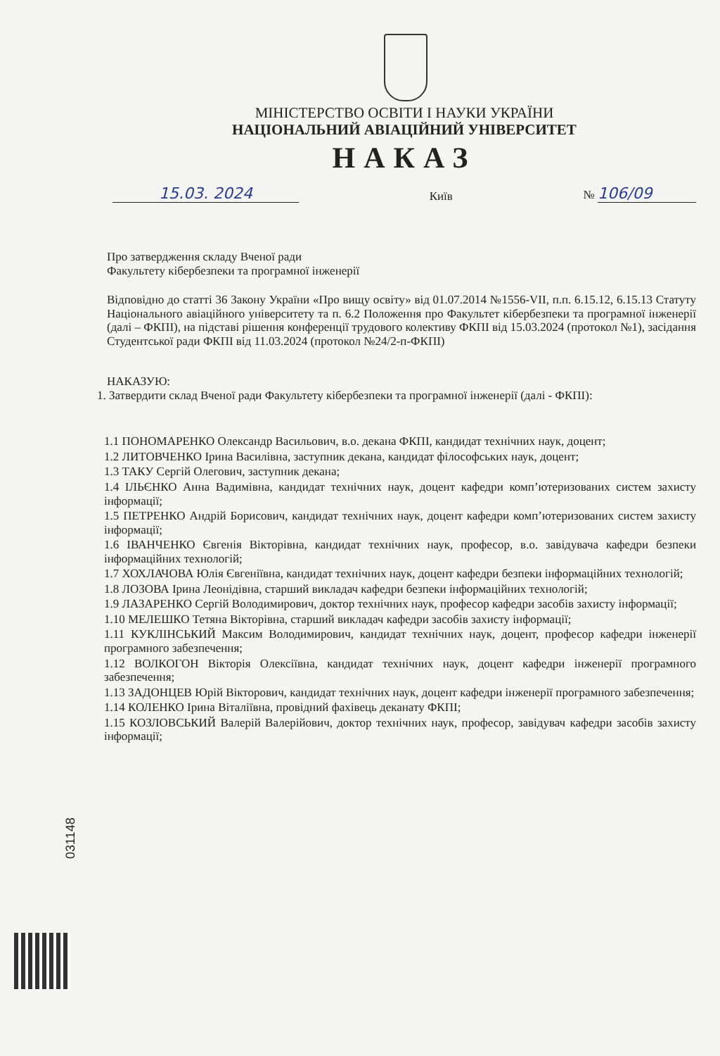МІНІСТЕРСТВО ОСВІТИ І НАУКИ УКРАЇНИ
НАЦІОНАЛЬНИЙ АВІАЦІЙНИЙ УНІВЕРСИТЕТ
НАКАЗ
15.03. 2024
Київ
№ 106/09
Про затвердження складу Вченої ради
Факультету кібербезпеки та програмної інженерії
Відповідно до статті 36 Закону України «Про вищу освіту» від 01.07.2014 №1556-VII, п.п. 6.15.12, 6.15.13 Статуту Національного авіаційного університету та п. 6.2 Положення про Факультет кібербезпеки та програмної інженерії (далі – ФКПІ), на підставі рішення конференції трудового колективу ФКПІ від 15.03.2024 (протокол №1), засідання Студентської ради ФКПІ від 11.03.2024 (протокол №24/2-п-ФКПІ)
НАКАЗУЮ:
1. Затвердити склад Вченої ради Факультету кібербезпеки та програмної інженерії (далі - ФКПІ):
1.1 ПОНОМАРЕНКО Олександр Васильович, в.о. декана ФКПІ, кандидат технічних наук, доцент;
1.2 ЛИТОВЧЕНКО Ірина Василівна, заступник декана, кандидат філософських наук, доцент;
1.3 ТАКУ Сергій Олегович, заступник декана;
1.4 ІЛЬЄНКО Анна Вадимівна, кандидат технічних наук, доцент кафедри комп’ютеризованих систем захисту інформації;
1.5 ПЕТРЕНКО Андрій Борисович, кандидат технічних наук, доцент кафедри комп’ютеризованих систем захисту інформації;
1.6 ІВАНЧЕНКО Євгенія Вікторівна, кандидат технічних наук, професор, в.о. завідувача кафедри безпеки інформаційних технологій;
1.7 ХОХЛАЧОВА Юлія Євгеніївна, кандидат технічних наук, доцент кафедри безпеки інформаційних технологій;
1.8 ЛОЗОВА Ірина Леонідівна, старший викладач кафедри безпеки інформаційних технологій;
1.9 ЛАЗАРЕНКО Сергій Володимирович, доктор технічних наук, професор кафедри засобів захисту інформації;
1.10 МЕЛЕШКО Тетяна Вікторівна, старший викладач кафедри засобів захисту інформації;
1.11 КУКЛІНСЬКИЙ Максим Володимирович, кандидат технічних наук, доцент, професор кафедри інженерії програмного забезпечення;
1.12 ВОЛКОГОН Вікторія Олексіївна, кандидат технічних наук, доцент кафедри інженерії програмного забезпечення;
1.13 ЗАДОНЦЕВ Юрій Вікторович, кандидат технічних наук, доцент кафедри інженерії програмного забезпечення;
1.14 КОЛЕНКО Ірина Віталіївна, провідний фахівець деканату ФКПІ;
1.15 КОЗЛОВСЬКИЙ Валерій Валерійович, доктор технічних наук, професор, завідувач кафедри засобів захисту інформації;
031148